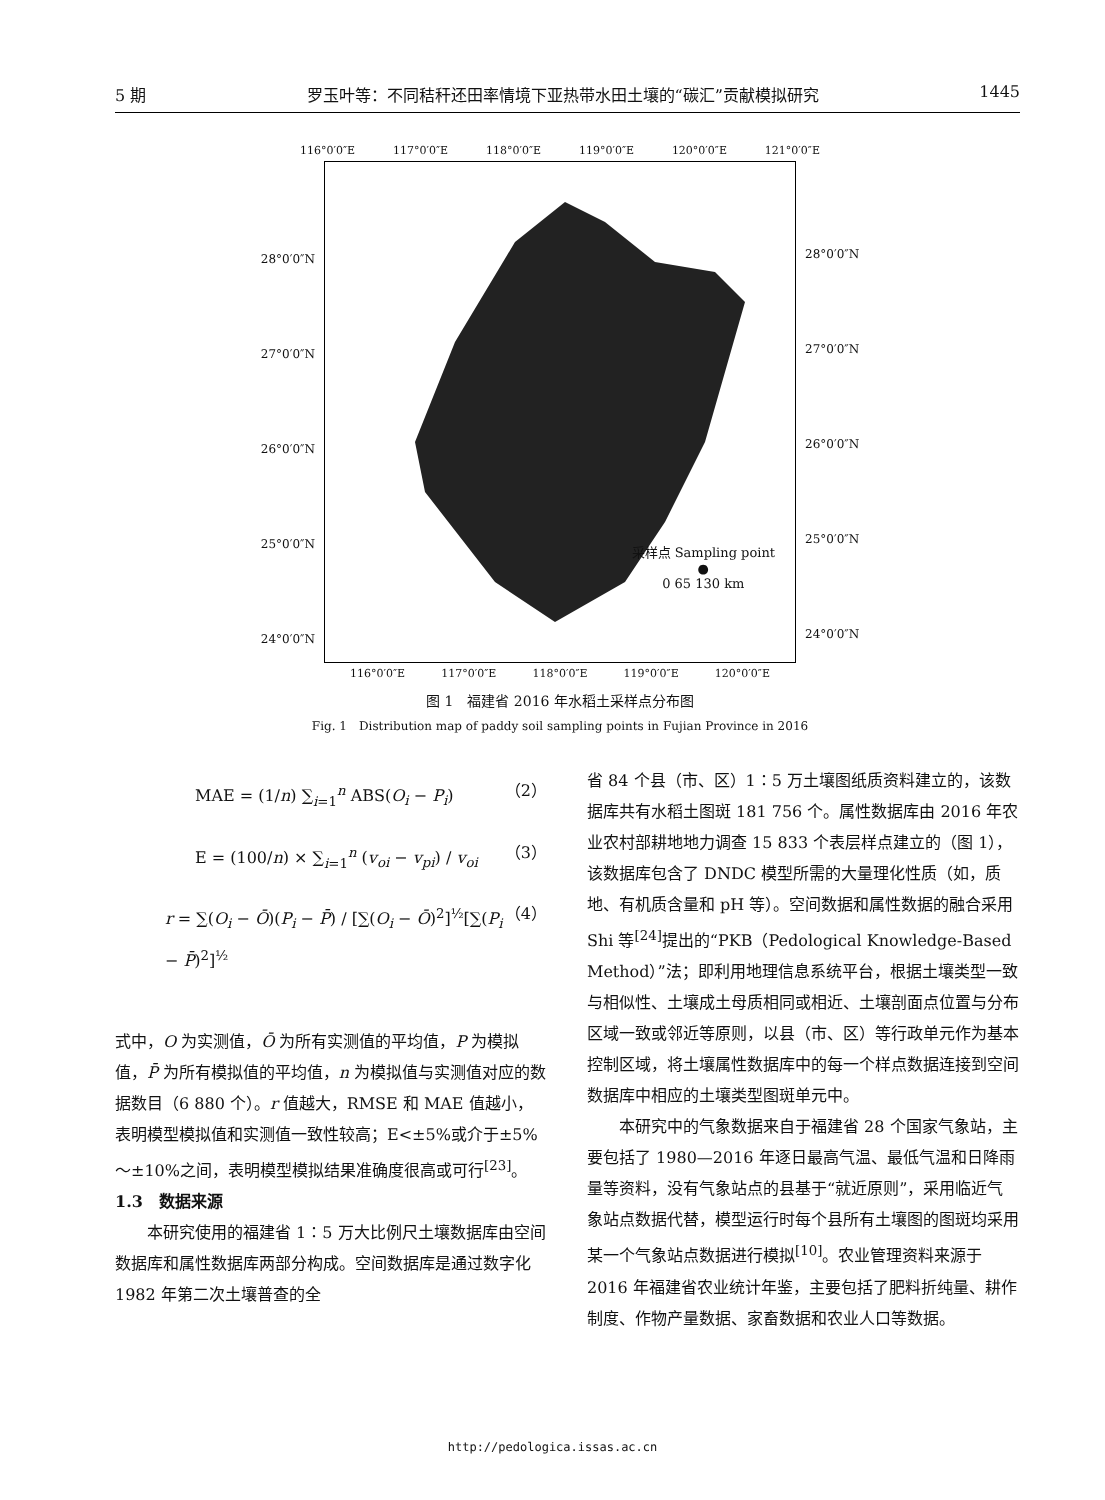5 期 罗玉叶等：不同秸秆还田率情境下亚热带水田土壤的“碳汇”贡献模拟研究 1445
116°0′0″E 117°0′0″E 118°0′0″E 119°0′0″E 120°0′0″E 121°0′0″E
28°0′0″N 27°0′0″N 26°0′0″N 25°0′0″N 24°0′0″N
28°0′0″N 27°0′0″N 26°0′0″N 25°0′0″N 24°0′0″N
采样点 Sampling point
●
0 65 130 km
116°0′0″E 117°0′0″E 118°0′0″E 119°0′0″E 120°0′0″E
图 1　福建省 2016 年水稻土采样点分布图
Fig. 1　Distribution map of paddy soil sampling points in Fujian Province in 2016
MAE = (1/n) ∑<sub>i=1</sub><sup>n</sup> ABS(O<sub>i</sub> − P<sub>i</sub>) （2）
E = (100/n) × ∑<sub>i=1</sub><sup>n</sup> (v<sub>oi</sub> − v<sub>pi</sub>) / v<sub>oi</sub> （3）
r = ∑(O<sub>i</sub> − Ō)(P<sub>i</sub> − P̄) / [∑(O<sub>i</sub> − Ō)<sup>2</sup>]<sup>½</sup>[∑(P<sub>i</sub> − P̄)<sup>2</sup>]<sup>½</sup> （4）
式中，O 为实测值，Ō 为所有实测值的平均值，P 为模拟值，P̄ 为所有模拟值的平均值，n 为模拟值与实测值对应的数据数目（6 880 个）。r 值越大，RMSE 和 MAE 值越小，表明模型模拟值和实测值一致性较高；E<±5%或介于±5% ～±10%之间，表明模型模拟结果准确度很高或可行<sup>[23]</sup>。
1.3　数据来源
本研究使用的福建省 1∶5 万大比例尺土壤数据库由空间数据库和属性数据库两部分构成。空间数据库是通过数字化 1982 年第二次土壤普查的全
省 84 个县（市、区）1∶5 万土壤图纸质资料建立的，该数据库共有水稻土图斑 181 756 个。属性数据库由 2016 年农业农村部耕地地力调查 15 833 个表层样点建立的（图 1），该数据库包含了 DNDC 模型所需的大量理化性质（如，质地、有机质含量和 pH 等）。空间数据和属性数据的融合采用 Shi 等<sup>[24]</sup>提出的“PKB（Pedological Knowledge-Based Method）”法；即利用地理信息系统平台，根据土壤类型一致与相似性、土壤成土母质相同或相近、土壤剖面点位置与分布区域一致或邻近等原则，以县（市、区）等行政单元作为基本控制区域，将土壤属性数据库中的每一个样点数据连接到空间数据库中相应的土壤类型图斑单元中。
本研究中的气象数据来自于福建省 28 个国家气象站，主要包括了 1980—2016 年逐日最高气温、最低气温和日降雨量等资料，没有气象站点的县基于“就近原则”，采用临近气象站点数据代替，模型运行时每个县所有土壤图的图斑均采用某一个气象站点数据进行模拟<sup>[10]</sup>。农业管理资料来源于 2016 年福建省农业统计年鉴，主要包括了肥料折纯量、耕作制度、作物产量数据、家畜数据和农业人口等数据。
http://pedologica.issas.ac.cn